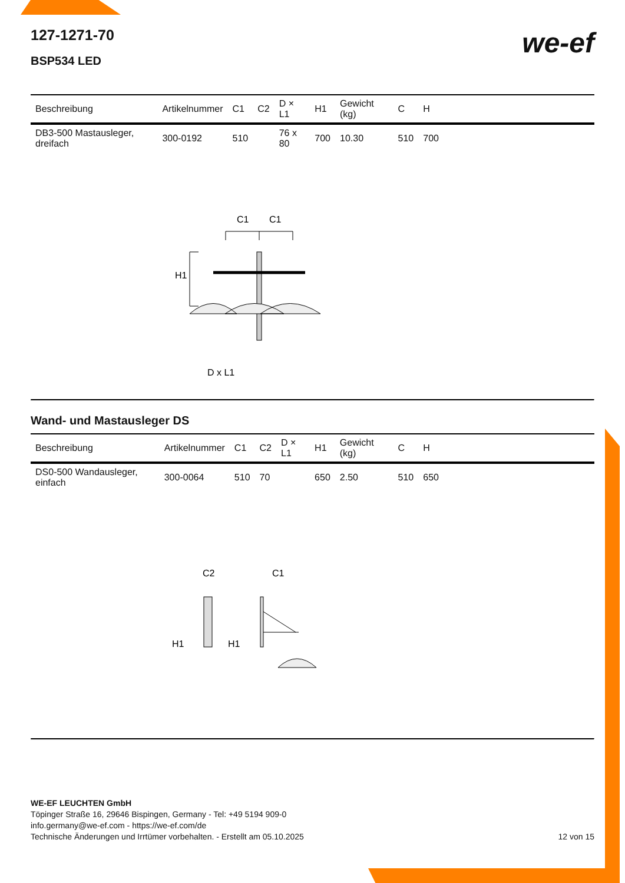we-ef
127-1271-70
BSP534 LED
| Beschreibung | Artikelnummer | C1 | C2 | D × L1 | H1 | Gewicht (kg) | C | H | |
| --- | --- | --- | --- | --- | --- | --- | --- | --- | --- |
| DB3-500 Mastausleger, dreifach | 300-0192 | 510 | | 76 x 80 | 700 | 10.30 | 510 | 700 | |
C1
C1
H1
D x L1
Wand- und Mastausleger DS
| Beschreibung | Artikelnummer | C1 | C2 | D × L1 | H1 | Gewicht (kg) | C | H | |
| --- | --- | --- | --- | --- | --- | --- | --- | --- | --- |
| DS0-500 Wandausleger, einfach | 300-0064 | 510 | 70 | | 650 | 2.50 | 510 | 650 | |
C2
C1
H1
H1
WE-EF LEUCHTEN GmbH
Töpinger Straße 16, 29646 Bispingen, Germany - Tel: +49 5194 909-0
info.germany@we-ef.com - https://we-ef.com/de
12 von 15 Technische Änderungen und Irrtümer vorbehalten. - Erstellt am 05.10.2025